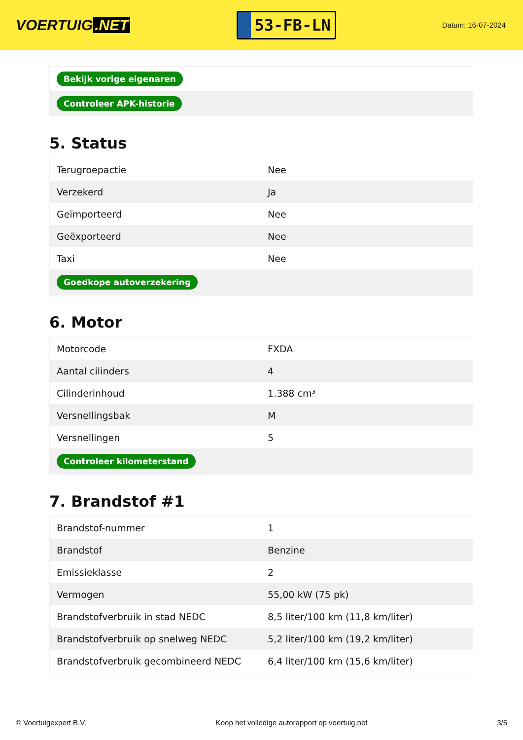VOERTUIG.NET
53-FB-LN
Datum: 16-07-2024
| Bekijk vorige eigenaren |
| Controleer APK-historie |
5. Status
| Terugroepactie | Nee |
| Verzekerd | Ja |
| Geïmporteerd | Nee |
| Geëxporteerd | Nee |
| Taxi | Nee |
| Goedkope autoverzekering | |
6. Motor
| Motorcode | FXDA |
| Aantal cilinders | 4 |
| Cilinderinhoud | 1.388 cm³ |
| Versnellingsbak | M |
| Versnellingen | 5 |
| Controleer kilometerstand | |
7. Brandstof #1
| Brandstof-nummer | 1 |
| Brandstof | Benzine |
| Emissieklasse | 2 |
| Vermogen | 55,00 kW (75 pk) |
| Brandstofverbruik in stad NEDC | 8,5 liter/100 km (11,8 km/liter) |
| Brandstofverbruik op snelweg NEDC | 5,2 liter/100 km (19,2 km/liter) |
| Brandstofverbruik gecombineerd NEDC | 6,4 liter/100 km (15,6 km/liter) |
© Voertuigexpert B.V. Koop het volledige autorapport op voertuig.net 3/5